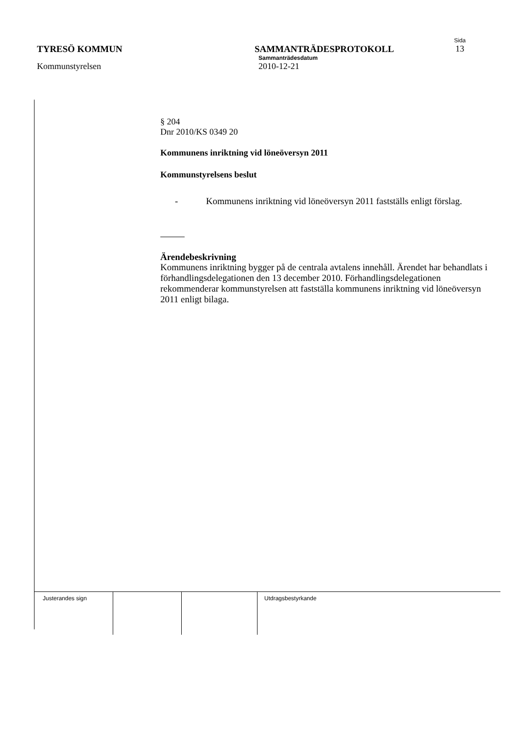Sida
TYRESÖ KOMMUN SAMMANTRÄDESPROTOKOLL 13
Sammanträdesdatum
Kommunstyrelsen 2010-12-21
§ 204
Dnr 2010/KS 0349 20
Kommunens inriktning vid löneöversyn 2011
Kommunstyrelsens beslut
- Kommunens inriktning vid löneöversyn 2011 fastställs enligt förslag.
Ärendebeskrivning
Kommunens inriktning bygger på de centrala avtalens innehåll. Ärendet har behandlats i förhandlingsdelegationen den 13 december 2010. Förhandlingsdelegationen rekommenderar kommunstyrelsen att fastställa kommunens inriktning vid löneöversyn 2011 enligt bilaga.
| Justerandes sign | | | Utdragsbestyrkande |